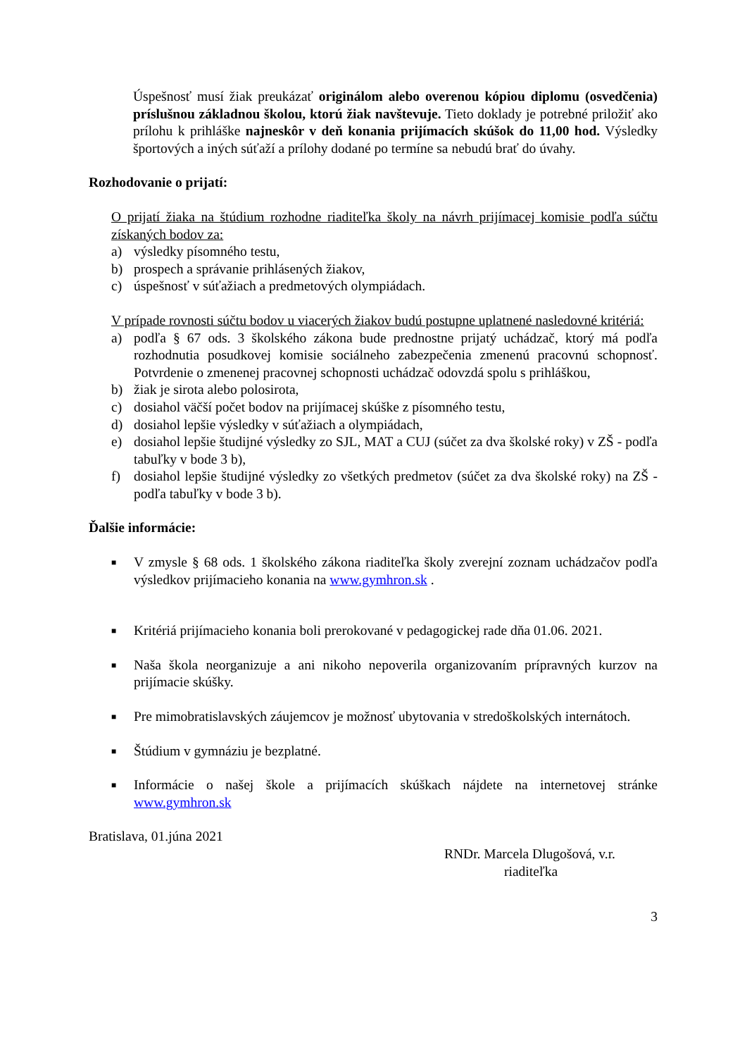Úspešnosť musí žiak preukázať originálom alebo overenou kópiou diplomu (osvedčenia) príslušnou základnou školou, ktorú žiak navštevuje. Tieto doklady je potrebné priložiť ako prílohu k prihláške najneskôr v deň konania prijímacích skúšok do 11,00 hod. Výsledky športových a iných súťaží a prílohy dodané po termíne sa nebudú brať do úvahy.
Rozhodovanie o prijatí:
O prijatí žiaka na štúdium rozhodne riaditeľka školy na návrh prijímacej komisie podľa súčtu získaných bodov za:
a) výsledky písomného testu,
b) prospech a správanie prihlásených žiakov,
c) úspešnosť v súťažiach a predmetových olympiádach.
V prípade rovnosti súčtu bodov u viacerých žiakov budú postupne uplatnené nasledovné kritériá:
a) podľa § 67 ods. 3 školského zákona bude prednostne prijatý uchádzač, ktorý má podľa rozhodnutia posudkovej komisie sociálneho zabezpečenia zmenenú pracovnú schopnosť. Potvrdenie o zmenenej pracovnej schopnosti uchádzač odovzdá spolu s prihláškou,
b) žiak je sirota alebo polosirota,
c) dosiahol väčší počet bodov na prijímacej skúške z písomného testu,
d) dosiahol lepšie výsledky v súťažiach a olympiádach,
e) dosiahol lepšie študijné výsledky zo SJL, MAT a CUJ (súčet za dva školské roky) v ZŠ - podľa tabuľky v bode 3 b),
f) dosiahol lepšie študijné výsledky zo všetkých predmetov (súčet za dva školské roky) na ZŠ - podľa tabuľky v bode 3 b).
Ďalšie informácie:
■ V zmysle § 68 ods. 1 školského zákona riaditeľka školy zverejní zoznam uchádzačov podľa výsledkov prijímacieho konania na www.gymhron.sk .
■ Kritériá prijímacieho konania boli prerokované v pedagogickej rade dňa 01.06. 2021.
■ Naša škola neorganizuje a ani nikoho nepoverila organizovaním prípravných kurzov na prijímacie skúšky.
■ Pre mimobratislavských záujemcov je možnosť ubytovania v stredoškolských internátoch.
■ Štúdium v gymnáziu je bezplatné.
■ Informácie o našej škole a prijímacích skúškach nájdete na internetovej stránke www.gymhron.sk
Bratislava, 01.júna 2021
RNDr. Marcela Dlugošová, v.r.
riaditeľka
3